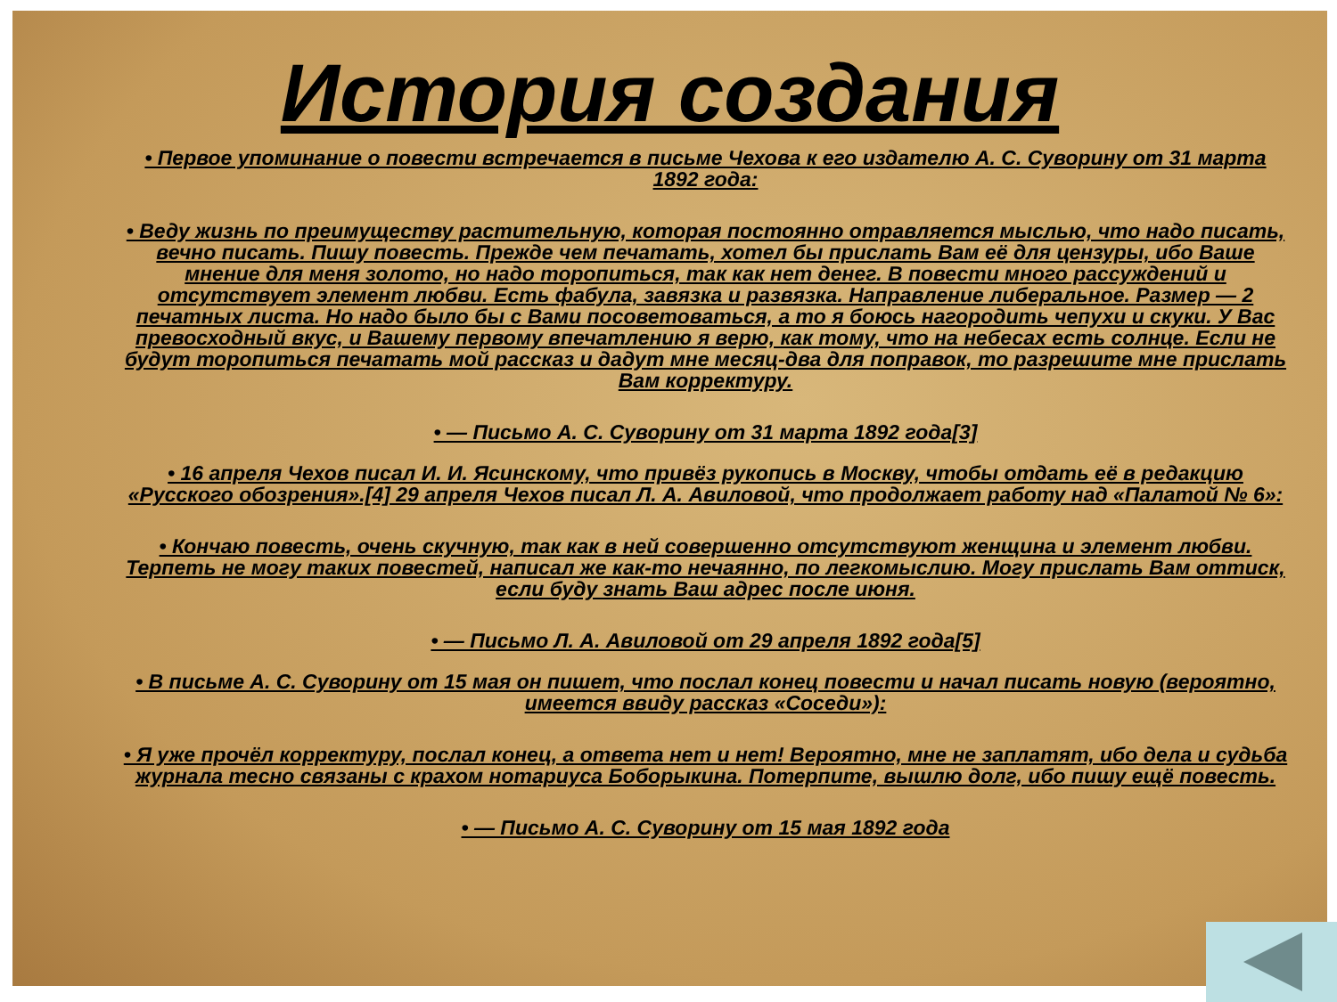История создания
• Первое упоминание о повести встречается в письме Чехова к его издателю А. С. Суворину от 31 марта 1892 года:
• Веду жизнь по преимуществу растительную, которая постоянно отравляется мыслью, что надо писать, вечно писать. Пишу повесть. Прежде чем печатать, хотел бы прислать Вам её для цензуры, ибо Ваше мнение для меня золото, но надо торопиться, так как нет денег. В повести много рассуждений и отсутствует элемент любви. Есть фабула, завязка и развязка. Направление либеральное. Размер — 2 печатных листа. Но надо было бы с Вами посоветоваться, а то я боюсь нагородить чепухи и скуки. У Вас превосходный вкус, и Вашему первому впечатлению я верю, как тому, что на небесах есть солнце. Если не будут торопиться печатать мой рассказ и дадут мне месяц-два для поправок, то разрешите мне прислать Вам корректуру.
• — Письмо А. С. Суворину от 31 марта 1892 года[3]
• 16 апреля Чехов писал И. И. Ясинскому, что привёз рукопись в Москву, чтобы отдать её в редакцию «Русского обозрения».[4] 29 апреля Чехов писал Л. А. Авиловой, что продолжает работу над «Палатой № 6»:
• Кончаю повесть, очень скучную, так как в ней совершенно отсутствуют женщина и элемент любви. Терпеть не могу таких повестей, написал же как-то нечаянно, по легкомыслию. Могу прислать Вам оттиск, если буду знать Ваш адрес после июня.
• — Письмо Л. А. Авиловой от 29 апреля 1892 года[5]
• В письме А. С. Суворину от 15 мая он пишет, что послал конец повести и начал писать новую (вероятно, имеется ввиду рассказ «Соседи»):
• Я уже прочёл корректуру, послал конец, а ответа нет и нет! Вероятно, мне не заплатят, ибо дела и судьба журнала тесно связаны с крахом нотариуса Боборыкина. Потерпите, вышлю долг, ибо пишу ещё повесть.
• — Письмо А. С. Суворину от 15 мая 1892 года